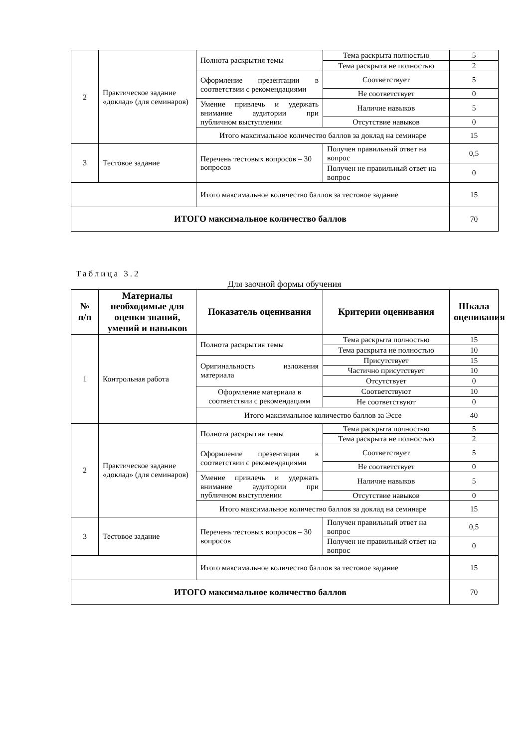| 2 | Практическое задание «доклад» (для семинаров) | Полнота раскрытия темы | Тема раскрыта полностью | 5 |
| | | | Тема раскрыта не полностью | 2 |
| | | Оформление презентации в соответствии с рекомендациями | Соответствует | 5 |
| | | | Не соответствует | 0 |
| | | Умение привлечь и удержать внимание аудитории при публичном выступлении | Наличие навыков | 5 |
| | | | Отсутствие навыков | 0 |
| | | Итого максимальное количество баллов за доклад на семинаре | | 15 |
| 3 | Тестовое задание | Перечень тестовых вопросов – 30 вопросов | Получен правильный ответ на вопрос | 0,5 |
| | | | Получен не правильный ответ на вопрос | 0 |
| | | Итого максимальное количество баллов за тестовое задание | | 15 |
| ИТОГО максимальное количество баллов | | | | 70 |
Таблица 3.2
Для заочной формы обучения
| № п/п | Материалы необходимые для оценки знаний, умений и навыков | Показатель оценивания | Критерии оценивания | Шкала оценивания |
| --- | --- | --- | --- | --- |
| 1 | Контрольная работа | Полнота раскрытия темы | Тема раскрыта полностью | 15 |
| | | | Тема раскрыта не полностью | 10 |
| | | Оригинальность изложения материала | Присутствует | 15 |
| | | | Частично присутствует | 10 |
| | | | Отсутствует | 0 |
| | | Оформление материала в соответствии с рекомендациям | Соответствуют | 10 |
| | | | Не соответствуют | 0 |
| | | Итого максимальное количество баллов за Эссе | | 40 |
| 2 | Практическое задание «доклад» (для семинаров) | Полнота раскрытия темы | Тема раскрыта полностью | 5 |
| | | | Тема раскрыта не полностью | 2 |
| | | Оформление презентации в соответствии с рекомендациями | Соответствует | 5 |
| | | | Не соответствует | 0 |
| | | Умение привлечь и удержать внимание аудитории при публичном выступлении | Наличие навыков | 5 |
| | | | Отсутствие навыков | 0 |
| | | Итого максимальное количество баллов за доклад на семинаре | | 15 |
| 3 | Тестовое задание | Перечень тестовых вопросов – 30 вопросов | Получен правильный ответ на вопрос | 0,5 |
| | | | Получен не правильный ответ на вопрос | 0 |
| | | Итого максимальное количество баллов за тестовое задание | | 15 |
| ИТОГО максимальное количество баллов | | | | 70 |